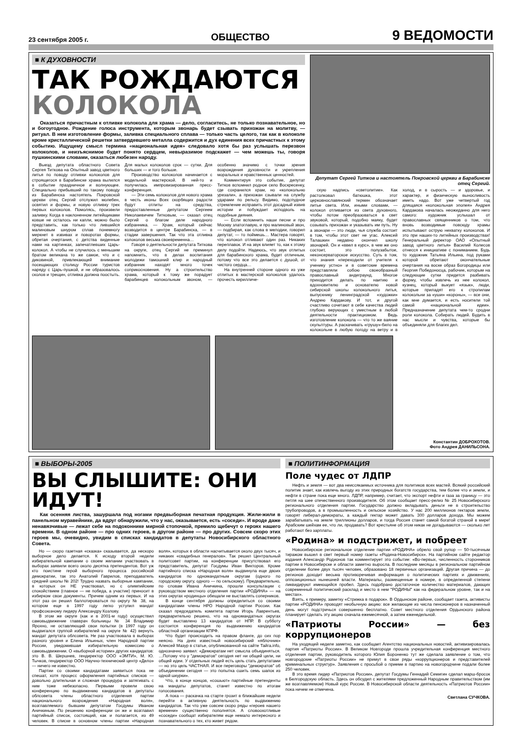23 сентября 2005 г. ОБЩЕСТВО 9 ВЕДОМОСТИ
■ К ДУХОВНОСТИ
ТАК РОЖДАЮТСЯ КОЛОКОЛА
Оказаться причастным к отливке колокола для храма — дело, согласитесь, не только познавательное, но и богоугодное. Рождение голоса инструмента, которым звонарь будет сзывать прихожан на молитву, — ритуал. В нем изготовление формы, заливка специального сплава — только часть целого, так как в колоколе кроме кристаллической решетки затвердевшего металла содержится и дух единения всех причастных к этому событию. Ищущему смысл термина «национальная идея» следовало хотя бы раз услышать перезвон колоколов, и неизъяснимое будет понято сердцем, невыразимое подскажет — чем можешь ты, говоря пушкинскими словами, оказаться любезен народу.
Выезд депутата областного Совета Сергея Титкова на Опытный завод цветного литья по поводу отливки колоколов для строящегося в Барабинске храма вылился в событие праздничное и волнующее. Специально прибывший по такому поводу из Барабинска настоятель Покровской церкви отец Сергий отслужил молебен, освятил и формы, и новую отливку трех первых колоколов. Помолясь, произвели заливку. Когда в наклоненном литейщиками ковше не осталось ни капли, можно было представить, как только что лившийся малиновым шнуром сплав понемногу меркнет в извивах и поворотах формы, обретая очертания, с детства виденные нами на картинках, запечатлевших Царь-колокол. А чтобы не случилось с меньшим братом великана то же самое, что и с диковиной, привлекающей внимание посещающих столицу России туристов наряду с Царь-пушкой, и не образовалось сколов и трещин, отливка должна поостыть. Для малых колоколов срок — сутки. Для больших — и того больше.
Производство колоколов начинается с модельной мастерской. В ней-то и получилась импровизированная пресс-конференция.
— Эти семь колоколов для нового храма в честь иконы Всех скорбящих радости будут отлиты на средства, предоставленные депутатом Сергеем Николаевичем Титковым, — сказал отец Сергий о благом деле народного избранника. — Храм, который сейчас возводится в центре Барабинска, — в стадии завершения. Так что эта отливка колоколов весьма своевременна…
Говоря о деятельности депутата Титкова на округе, отец Сергий не преминул напомнить, что в делах воспитания молодежи тамошний клир и народный избранник находят много точек соприкосновения. Ну а строительство храма, который к тому же порадует барабинцев колокольным звоном, — особенно значимо с точки зрения возрождения духовности и укрепления моральных и нравственных ценностей.
Комментируя это событие, депутат Титков вспомнил родное село Воскресенку, где сохранился храм, но «колокольню урезали», а прихожан сзывали на службу ударами по рельсу. Видимо, подспудное стремление исправить этот досадный извив истории и побуждает исподволь на подобные деяния.
— Если вспомнить наши песни и про Москву златоглавую, и про малиновый звон, — подбирая, как слова в мелодии, говорил депутат, — то поймешь… Мастера говорят, что колокол отливают один раз. Никаких переплавок. И на звук влияет то, как к этому делу подойти. Надеюсь, что звук отлитых для барабинского храма, будет отличным, потому что все это делается с душой, от чистого сердца…
На внутренней стороне одного из уже отлитых в мастерской колоколов удалось прочесть кирилличе-
Депутат Сергей Титков и настоятель Покровской церкви в Барабинске отец Сергий.
скую надпись «светолитие». Как растолковал батюшка, этот церковнославянский термин обозначает литье света. Или, иными словами, — колокол отливается из света духовного, чтобы потом преобразоваться в свет звуковой, который, подобно маяку, будет созывать прихожан и указывать им путь. Ну а звонари — это люди, чья служба состоит в том, чтобы этот свет не угас. Алексей Талашкин недавно окончил школу звонарей. Он и «ввел в курс», в чем же оно состоит, это полузабытое, неконсерваторское искусство. Суть в том, что знания «переходили от учителя к ученику устно» и в советские времена представляли собою своеобразный православный андеграунд. Многое приходится делать по наитию и вдохновителю и основателю новой сибирской школы колокольного литья, выпускнику ленинградской «художки» Андрею Кардакову. И тот, и другой счастливо сочетают в себе качества людей глубоко верующих с уместным в любой деятельности практицизмом. Ведь изготовление колокола — что то же ваяние скульптуры. А раскачивать «грушу»-било на колокольне в любую погоду на ветру и в холод, и в сырость — и здоровье, и характер, и физическую выносливость иметь надо. Вот уже четвертый год длящаяся «колокольная эпопея» Андрея Кардакова началась неожиданно для него самого: художник услышал от православных священников о том, что вновь возводимые повсюду храмы испытывают острую нехватку колоколов. И это при наших-то литейных производствах! Генеральный директор ОАО «Опытный завод цветного литья» Василий Колесов отнесся к инициативе с пониманием. Будь то художник Татьяна Ильина, под руками которой обретают окончательные очертания на воске образ Богородицы или Георгия Победоносца, рабочие, которым на следующие сутки придется разбивать форму, чтобы извлечь из нее колокол, кузнец, который выкует «язык», люди, которые приладят его к стропилам колокольни за «уши» «короны», — все они, как мне думается, и есть носители той самой «национальной идеи». Предназначение депутата чем-то сродни роли колокола. Собирать людей. Будить в нас мысли и чувства, которые бы объединяли для благих дел.
Константин ДОБРОХОТОВ.
Фото Андрея ДАНИЛЬСОНА.
■ ВЫБОРЫ-2005
ВЫ СЛЫШИТЕ: ОНИ ИДУТ!
Как осенняя листва, зашуршала под ногами предвыборная печатная продукция. Жили-жили в панельном муравейнике, да вдруг обнаружили, что у нас, оказывается, есть «соседи». И вроде даже ненавязчивые — лежат себе на подоконнике мирной стопочкой, премило щебечут о героях нашего времени. В одном районе — про одних героев, в другом районе — про других. Совсем скоро этих героев мы, очевидно, увидим в списках кандидатов в депутаты Новосибирского областного Совета.
Но — скоро газетная «сказка» сказывается, да нескоро выборное дело делается. К исходу второй недели избирательной кампании о своем желании участвовать в выборах заявили всего около десятка претендентов. Вот уж кто поистине герой выборного процесса российской демократии, так это Анатолий Гаврилов, преподаватель средней школы № 202! Трудно назвать выборные кампании, в которых он НЕ участвовал, но с олимпийским спокойствием (главное — не победа, а участие) приносит в избирком свои документы. Причем одним из первых. И на этот раз он решил баллотироваться по округу № 38, на котором еще в 1997 году легко уступил мандат профсоюзному лидеру Александру Козлову.
В этом же округе (как и в 2001-м году) осуществил самовыдвижение главврач больницы № 34 Владимир Ярохно, не оставляющий свои попытки (в 1997 году он выдвигался группой избирателей на округе № 42) вернуть мандат депутата облсовета. Не раз участвовала в выборах разного уровня и Елена Ильиных, член Народной партии России, уведомившая избирательную комиссию о самовыдвижении. О «выборной истории» других кандидатов: это В. В. Шершнев, гендиректор ООО «ЭМТИ», М. Ю. Тычков, гендиректор ООО Научно-технический центр «Дело» — ничего не известно.
Партии со своими кандидатами заявиться пока не спешат, хотя процесс оформления партийных списков — довольно длительная и сложная процедура и затягивать с ним тоже небезопасно. Первыми провели свою конференцию по выдвижению кандидатов в депутаты облсовета члены областного отделения партии национального возрождения «Народная воля», возглавляемого бывшим депутатом Госдумы Иваном Аничкиным. По решению конференции он же и возглавил партийный список, состоящий, как и полагается, из 49 человек. В списке в основном члены партии «Народная воля», которых в области насчитывается около двух тысяч, и никаких «свадебных генералов». Так решил Центральный политсовет партии, на конференции присутствовал его представитель, депутат Госдумы Иван Викторов. Кроме партийного списка «Народная воля» выдвинула еще двоих кандидатов по одномандатным округам (одного по городскому округу, одного — по сельскому). Предварительно, по словам Ивана Аничкина, прошли консультации с руководством местного отделения партии «РОДИНА» — на этих округах «родинцы» обещали не выставлять соперников.
В конце сентября должны определиться со своими кандидатами члены НРО Народной партии России. Как сказал председатель комитета партии Игорь Лаврентьев, предварительно решено, что на одномандатных округах будет выставлено 13 кандидатов от НПР. В субботу состоится конференция по выдвижению кандидатов областной организации КПРФ.
Что будет происходить на правом фланге, до сих пор неясно. На днях известный новосибирский «яблочник» Алексей Мазур в статье, опубликованной на сайте Тайга.info, однозначно заявил: «Демократам нет смысла объединяться. …Потому что у "демократов" сегодня нет ни общей цели, ни общей идеи. У отдельных людей есть цель стать депутатами — но это цель ЧАСТНАЯ. И все переговоры "демократов" об объединении сегодня — это попытка сшить семь шапок из одной шкурки».
Что, в конце концов, «сошьют» партийные претенденты на мандаты депутатов, станет известно по итогам голосования.
А пока — раскачка на старте грозит в ближайшие недели перейти в активную деятельность по выдвижению кандидатов. Так что уже совсем скоро ряды «героев нашего времени» существенно пополнятся. А словоохотливые «соседи» сообщат избирателям еще немало интересного и познавательного о тех, кто живет рядом.
■ ПОЛИТИНФОРМАЦИЯ
Поле чудес от ЛДПР
Нефть и земля — вот два неиссякаемых источника для политиков всех мастей. Всякий российский политик знает, как извлечь выгоду из этих природных богатств государства, тем более что и земли, и нефти в стране пока еще много. ЛДПР, например, считает, что экспорт нефти и газа за границу — это петля на шее отечественного производителя. Об этом сообщает пресс-релиз № 25 Новосибирского регионального отделения партии. Государство должно вкладывать деньги не в строительство трубопроводов, а в промышленность и сельское хозяйство. У нас 200 миллионов гектаров земли, говорят либерал-демократы, а каждый гектар может давать 300 долларов дохода. Мы можем зарабатывать на земле триллионы долларов, и тогда Россия станет самой богатой страной в мире! Арабским шейхам ее, что ли, продавать? Вот крестьяне об этом никак не догадываются — сколько лет работают без зарплаты.
«Родина» и подстрижет, и побреет
Новосибирское региональное отделение партии «РОДИНА» обрело свой рупор — 50-тысячным тиражом вышел в свет первый номер газеты «Родина-Новосибирск». На партийном сайте редактор издания Александр Родионов так комментирует это событие: «Во-первых, численность сторонников партии в Новосибирске и области заметно выросла. В последние месяцы в региональном партийном отделении более двух тысяч человек, образовано 18 первичных организаций. Другая причина — до регионов доходит весьма противоречивая информация о политических партиях и движениях, оппозиционных нынешней власти. Материалы, размещенные в номере, в определенной степени ликвидируют имеющийся пробел. Здесь подобрано достаточное количество материалов, дающих современный политический расклад и место в нем "РОДИНЫ" как на федеральном уровне, так и на местах».
Взять, к примеру, заметку «Стрижка в подарок». В Ордынском районе, сообщает газета, активисты партии «РОДИНА» проводят необычную акцию: все желающие из числа пенсионеров в назначенный день могут подстричься совершенно бесплатно. Совет местного отделения Ордынского района планирует сделать эту акцию сначала ежемесячной, а затем еженедельной.
«Патриоты России» — без коррупционеров
На уходящей неделе заметно, как сообщает Агентство национальных новостей, активизировалась партия «Патриоты России». В Великом Новгороде прошла учредительная конференция местного отделения партии, руководитель которого Юлия Бороненко тут же сделала заявление о том, что новгородские «Патриоты России» не примут в свои ряды «коррупционеров и представителей криминальных структур». Заявления с просьбой о приеме в партию на новогородчине подали более 250 человек.
В это время лидер «Патриотов России», депутат Госдумы Геннадий Семигин сделал марш-бросок в Белгородскую область. Здесь он обсудил с жителями предложенный Народным правительством (им же возглавляемом) Новый курс России. В Новосибирской области деятельность «Патриотов России» пока ничем не отмечена.
Светлана СУЧКОВА.